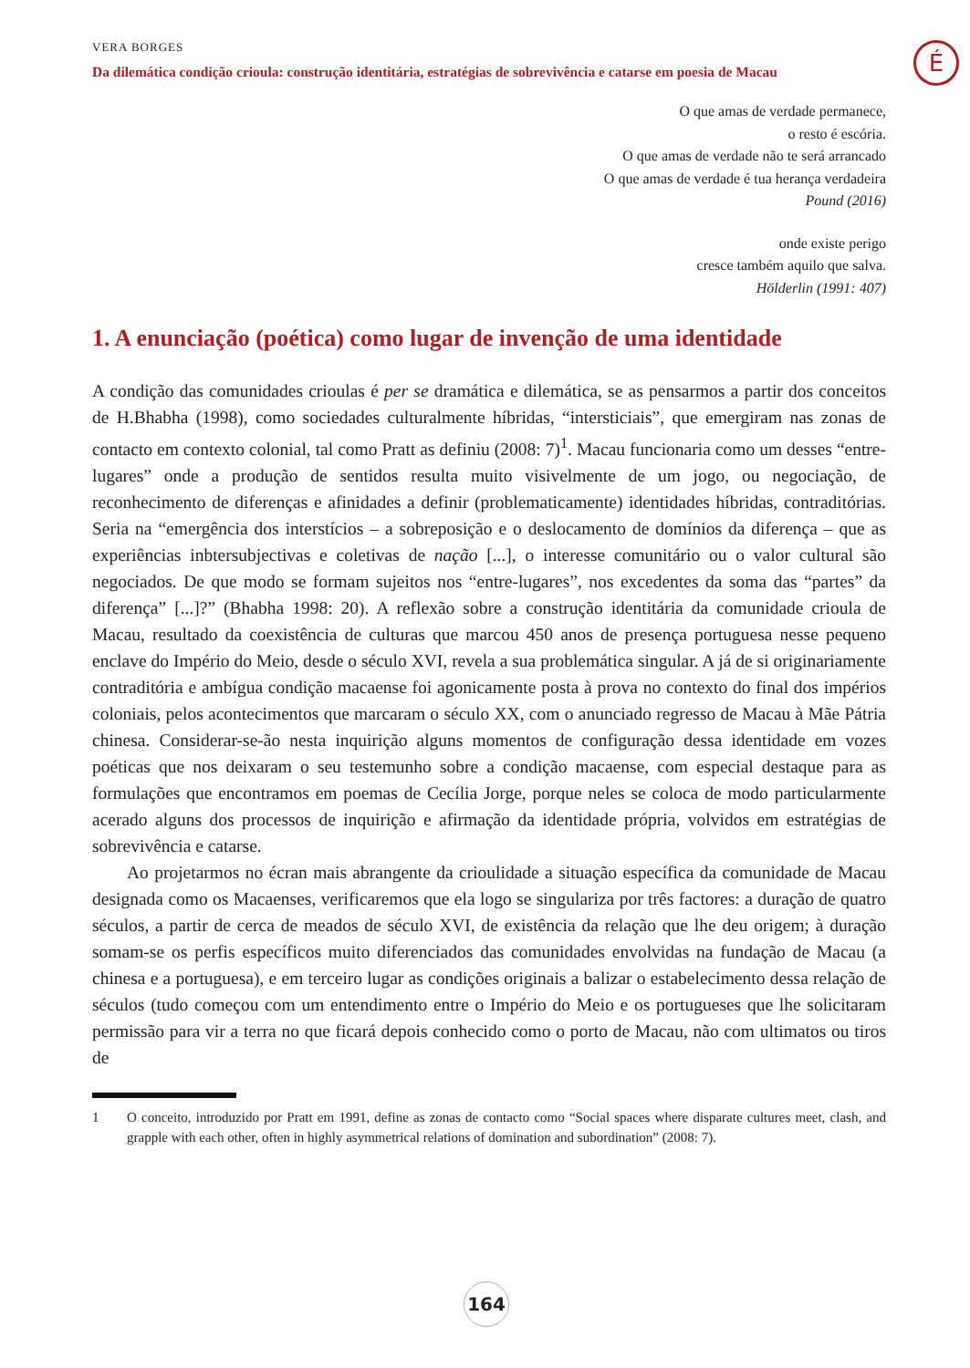É
VERA BORGES
Da dilemática condição crioula: construção identitária, estratégias de sobrevivência e catarse em poesia de Macau
O que amas de verdade permanece,
o resto é escória.
O que amas de verdade não te será arrancado
O que amas de verdade é tua herança verdadeira
Pound (2016)
onde existe perigo
cresce também aquilo que salva.
Hölderlin (1991: 407)
1. A enunciação (poética) como lugar de invenção de uma identidade
A condição das comunidades crioulas é per se dramática e dilemática, se as pensarmos a partir dos conceitos de H.Bhabha (1998), como sociedades culturalmente híbridas, “intersticiais”, que emergiram nas zonas de contacto em contexto colonial, tal como Pratt as definiu (2008: 7)<sup>1</sup>. Macau funcionaria como um desses “entre-lugares” onde a produção de sentidos resulta muito visivelmente de um jogo, ou negociação, de reconhecimento de diferenças e afinidades a definir (problematicamente) identidades híbridas, contraditórias. Seria na “emergência dos interstícios – a sobreposição e o deslocamento de domínios da diferença – que as experiências inbtersubjectivas e coletivas de nação [...], o interesse comunitário ou o valor cultural são negociados. De que modo se formam sujeitos nos “entre-lugares”, nos excedentes da soma das “partes” da diferença” [...]?” (Bhabha 1998: 20). A reflexão sobre a construção identitária da comunidade crioula de Macau, resultado da coexistência de culturas que marcou 450 anos de presença portuguesa nesse pequeno enclave do Império do Meio, desde o século XVI, revela a sua problemática singular. A já de si originariamente contraditória e ambígua condição macaense foi agonicamente posta à prova no contexto do final dos impérios coloniais, pelos acontecimentos que marcaram o século XX, com o anunciado regresso de Macau à Mãe Pátria chinesa. Considerar-se-ão nesta inquirição alguns momentos de configuração dessa identidade em vozes poéticas que nos deixaram o seu testemunho sobre a condição macaense, com especial destaque para as formulações que encontramos em poemas de Cecília Jorge, porque neles se coloca de modo particularmente acerado alguns dos processos de inquirição e afirmação da identidade própria, volvidos em estratégias de sobrevivência e catarse.
Ao projetarmos no écran mais abrangente da crioulidade a situação específica da comunidade de Macau designada como os Macaenses, verificaremos que ela logo se singulariza por três factores: a duração de quatro séculos, a partir de cerca de meados de século XVI, de existência da relação que lhe deu origem; à duração somam-se os perfis específicos muito diferenciados das comunidades envolvidas na fundação de Macau (a chinesa e a portuguesa), e em terceiro lugar as condições originais a balizar o estabelecimento dessa relação de séculos (tudo começou com um entendimento entre o Império do Meio e os portugueses que lhe solicitaram permissão para vir a terra no que ficará depois conhecido como o porto de Macau, não com ultimatos ou tiros de
1 O conceito, introduzido por Pratt em 1991, define as zonas de contacto como “Social spaces where disparate cultures meet, clash, and grapple with each other, often in highly asymmetrical relations of domination and subordination” (2008: 7).
164